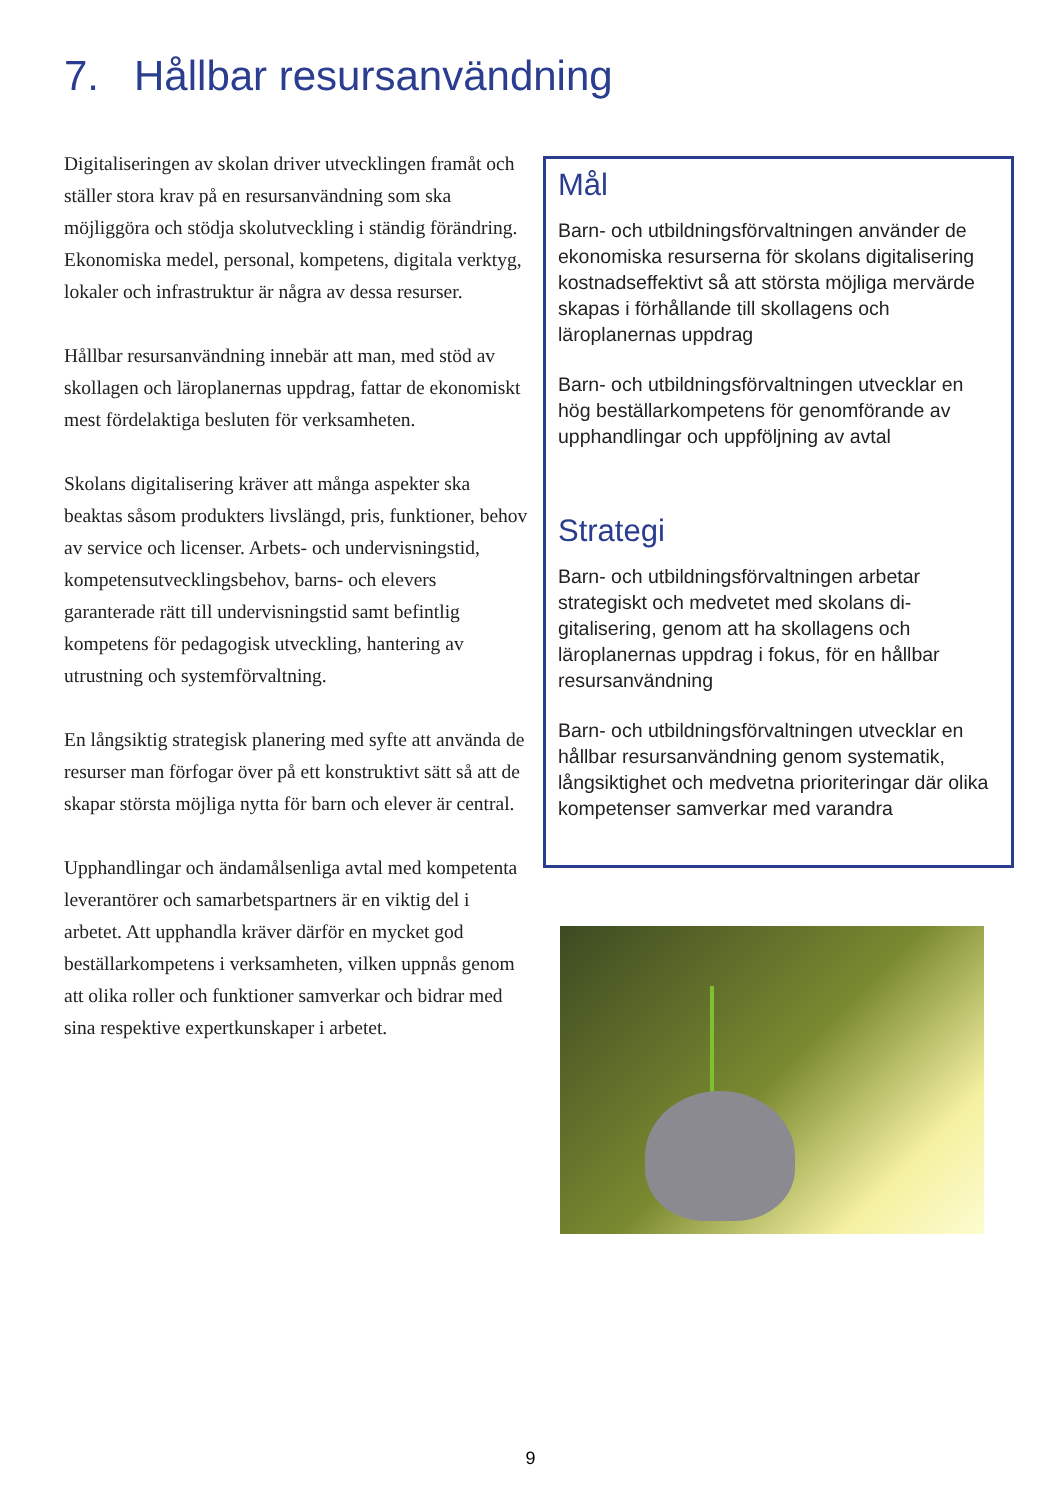7. Hållbar resursanvändning
Digitaliseringen av skolan driver utvecklingen framåt och ställer stora krav på en resursan­vändning som ska möjliggöra och stödja sko­lutveckling i ständig förändring. Ekonomiska medel, personal, kompetens, digitala verktyg, lokaler och infrastruktur är några av dessa resurser.
Hållbar resursanvändning innebär att man, med stöd av skollagen och läroplanernas upp­drag, fattar de ekonomiskt mest fördelaktiga besluten för verksamheten.
Skolans digitalisering kräver att många aspekter ska beaktas såsom produkters livslängd, pris, funktioner, behov av service och licenser. Arbets- och undervisningstid, kompetensut­vecklingsbehov, barns- och elevers garanterade rätt till undervisningstid samt befintlig kompetens för pedagogisk utveckling, hantering av utrustning och systemförvaltning.
En långsiktig strategisk planering med syfte att använda de resurser man förfogar över på ett konstruktivt sätt så att de skapar största möjliga nytta för barn och elever är central.
Upphandlingar och ändamålsenliga avtal med kompetenta leverantörer och samarbetspartners är en viktig del i arbetet. Att upphandla krä­ver därför en mycket god beställarkompetens i verksamheten, vilken uppnås genom att olika roller och funktioner samverkar och bidrar med sina respektive expertkunskaper i arbetet.
Mål
Barn- och utbildningsförvaltningen använder de ekonomiska resurserna för skolans digita­lisering kostnadseffektivt så att största möjli­ga mervärde skapas i förhållande till skolla­gens och läroplanernas uppdrag
Barn- och utbildningsförvaltningen utvecklar en hög beställarkompetens för genomföran­de av upphandlingar och uppföljning av avtal
Strategi
Barn- och utbildningsförvaltningen arbetar strategiskt och medvetet med skolans di­gitalisering, genom att ha skollagens och läroplanernas uppdrag i fokus, för en hållbar resursanvändning
Barn- och utbildningsförvaltningen utvecklar en hållbar resursanvändning genom syste­matik, långsiktighet och medvetna priorite­ringar där olika kompetenser samverkar med varandra
9